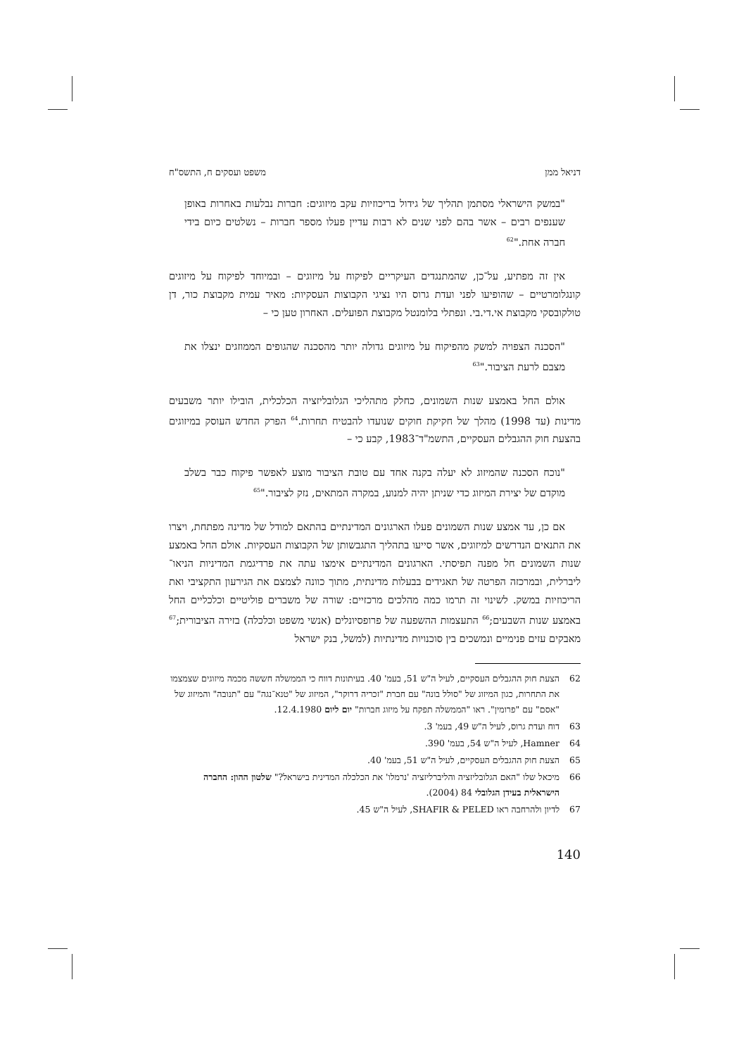דניאל ממן משפט ועסקים ח, התשס"ח
"במשק הישראלי מסתמן תהליך של גידול בריכוזיות עקב מיזוגים: חברות נבלעות באחרות באופן שענפים רבים – אשר בהם לפני שנים לא רבות עדיין פעלו מספר חברות – נשלטים כיום בידי חברה אחת."<sup>62</sup>
אין זה מפתיע, על־כן, שהמתנגדים העיקריים לפיקוח על מיזוגים – ובמיוחד לפיקוח על מיזוגים קונגלומרטיים – שהופיעו לפני ועדת גרוס היו נציגי הקבוצות העסקיות: מאיר עמית מקבוצת כור, דן טולקובסקי מקבוצת אי.די.בי. ונפתלי בלומנטל מקבוצת הפועלים. האחרון טען כי –
"הסכנה הצפויה למשק מהפיקוח על מיזוגים גדולה יותר מהסכנה שהגופים הממוזגים ינצלו את מצבם לרעת הציבור."<sup>63</sup>
אולם החל באמצע שנות השמונים, כחלק מתהליכי הגלובליזציה הכלכלית, הובילו יותר משבעים מדינות (עד 1998) מהלך של חקיקת חוקים שנועדו להבטיח תחרות.<sup>64</sup> הפרק החדש העוסק במיזוגים בהצעת חוק ההגבלים העסקיים, התשמ"ד־1983, קבע כי –
"נוכח הסכנה שהמיזוג לא יעלה בקנה אחד עם טובת הציבור מוצע לאפשר פיקוח כבר בשלב מוקדם של יצירת המיזוג כדי שניתן יהיה למנוע, במקרה המתאים, נזק לציבור."<sup>65</sup>
אם כן, עד אמצע שנות השמונים פעלו הארגונים המדינתיים בהתאם למודל של מדינה מפתחת, ויצרו את התנאים הנדרשים למיזוגים, אשר סייעו בתהליך התגבשותן של הקבוצות העסקיות. אולם החל באמצע שנות השמונים חל מפנה תפיסתי. הארגונים המדינתיים אימצו עתה את פרדיגמת המדיניות הניאו־ליברלית, ובמרכזה הפרטה של תאגידים בבעלות מדינתית, מתוך כוונה לצמצם את הגירעון התקציבי ואת הריכוזיות במשק. לשינוי זה תרמו כמה מהלכים מרכזיים: שורה של משברים פוליטיים וכלכליים החל באמצע שנות השבעים;<sup>66</sup> התעצמות ההשפעה של פרופסיונלים (אנשי משפט וכלכלה) בזירה הציבורית;<sup>67</sup> מאבקים עזים פנימיים ונמשכים בין סוכנויות מדינתיות (למשל, בנק ישראל
62 הצעת חוק ההגבלים העסקיים, לעיל ה"ש 51, בעמ' 40. בעיתונות דווח כי הממשלה חששה מכמה מיזוגים שצמצמו את התחרות, כגון המיזוג של "סולל בונה" עם חברת "זכריה דרוקר", המיזוג של "טנא־נגה" עם "תנובה" והמיזוג של "אסם" עם "פרומין". ראו "הממשלה תפקח על מיזוג חברות" יום ליום 12.4.1980.
63 דוח ועדת גרוס, לעיל ה"ש 49, בעמ' 3.
64 Hamner, לעיל ה"ש 54, בעמ' 390.
65 הצעת חוק ההגבלים העסקיים, לעיל ה"ש 51, בעמ' 40.
66 מיכאל שלו "האם הגלובליזציה והליברליזציה 'נרמלו' את הכלכלה המדינית בישראל?" שלטון ההון: החברה הישראלית בעידן הגלובלי 84 (2004).
67 לדיון ולהרחבה ראו SHAFIR & PELED, לעיל ה"ש 45.
140